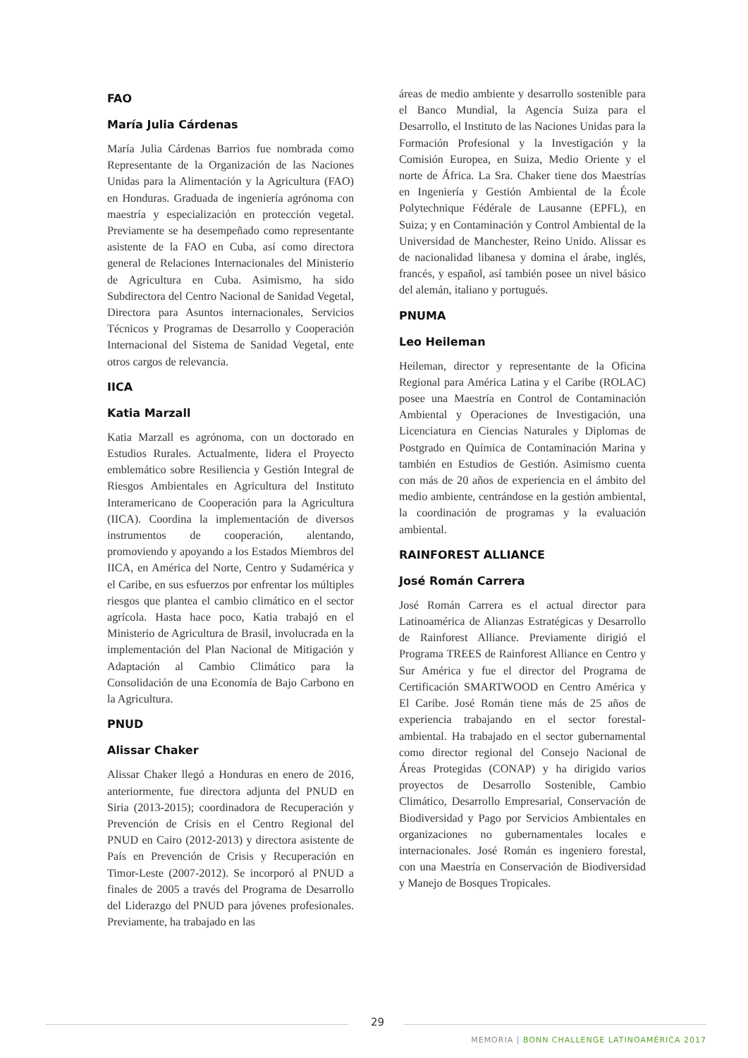FAO
María Julia Cárdenas
María Julia Cárdenas Barrios fue nombrada como Representante de la Organización de las Naciones Unidas para la Alimentación y la Agricultura (FAO) en Honduras. Graduada de ingeniería agrónoma con maestría y especialización en protección vegetal. Previamente se ha desempeñado como representante asistente de la FAO en Cuba, así como directora general de Relaciones Internacionales del Ministerio de Agricultura en Cuba. Asimismo, ha sido Subdirectora del Centro Nacional de Sanidad Vegetal, Directora para Asuntos internacionales, Servicios Técnicos y Programas de Desarrollo y Cooperación Internacional del Sistema de Sanidad Vegetal, ente otros cargos de relevancia.
IICA
Katia Marzall
Katia Marzall es agrónoma, con un doctorado en Estudios Rurales. Actualmente, lidera el Proyecto emblemático sobre Resiliencia y Gestión Integral de Riesgos Ambientales en Agricultura del Instituto Interamericano de Cooperación para la Agricultura (IICA). Coordina la implementación de diversos instrumentos de cooperación, alentando, promoviendo y apoyando a los Estados Miembros del IICA, en América del Norte, Centro y Sudamérica y el Caribe, en sus esfuerzos por enfrentar los múltiples riesgos que plantea el cambio climático en el sector agrícola. Hasta hace poco, Katia trabajó en el Ministerio de Agricultura de Brasil, involucrada en la implementación del Plan Nacional de Mitigación y Adaptación al Cambio Climático para la Consolidación de una Economía de Bajo Carbono en la Agricultura.
PNUD
Alissar Chaker
Alissar Chaker llegó a Honduras en enero de 2016, anteriormente, fue directora adjunta del PNUD en Siria (2013-2015); coordinadora de Recuperación y Prevención de Crisis en el Centro Regional del PNUD en Cairo (2012-2013) y directora asistente de País en Prevención de Crisis y Recuperación en Timor-Leste (2007-2012). Se incorporó al PNUD a finales de 2005 a través del Programa de Desarrollo del Liderazgo del PNUD para jóvenes profesionales. Previamente, ha trabajado en las
áreas de medio ambiente y desarrollo sostenible para el Banco Mundial, la Agencia Suiza para el Desarrollo, el Instituto de las Naciones Unidas para la Formación Profesional y la Investigación y la Comisión Europea, en Suiza, Medio Oriente y el norte de África. La Sra. Chaker tiene dos Maestrías en Ingeniería y Gestión Ambiental de la École Polytechnique Fédérale de Lausanne (EPFL), en Suiza; y en Contaminación y Control Ambiental de la Universidad de Manchester, Reino Unido. Alissar es de nacionalidad libanesa y domina el árabe, inglés, francés, y español, así también posee un nivel básico del alemán, italiano y portugués.
PNUMA
Leo Heileman
Heileman, director y representante de la Oficina Regional para América Latina y el Caribe (ROLAC) posee una Maestría en Control de Contaminación Ambiental y Operaciones de Investigación, una Licenciatura en Ciencias Naturales y Diplomas de Postgrado en Química de Contaminación Marina y también en Estudios de Gestión. Asimismo cuenta con más de 20 años de experiencia en el ámbito del medio ambiente, centrándose en la gestión ambiental, la coordinación de programas y la evaluación ambiental.
RAINFOREST ALLIANCE
José Román Carrera
José Román Carrera es el actual director para Latinoamérica de Alianzas Estratégicas y Desarrollo de Rainforest Alliance. Previamente dirigió el Programa TREES de Rainforest Alliance en Centro y Sur América y fue el director del Programa de Certificación SMARTWOOD en Centro América y El Caribe. José Román tiene más de 25 años de experiencia trabajando en el sector forestal-ambiental. Ha trabajado en el sector gubernamental como director regional del Consejo Nacional de Áreas Protegidas (CONAP) y ha dirigido varios proyectos de Desarrollo Sostenible, Cambio Climático, Desarrollo Empresarial, Conservación de Biodiversidad y Pago por Servicios Ambientales en organizaciones no gubernamentales locales e internacionales. José Román es ingeniero forestal, con una Maestría en Conservación de Biodiversidad y Manejo de Bosques Tropicales.
29
MEMORIA | BONN CHALLENGE LATINOAMÉRICA 2017